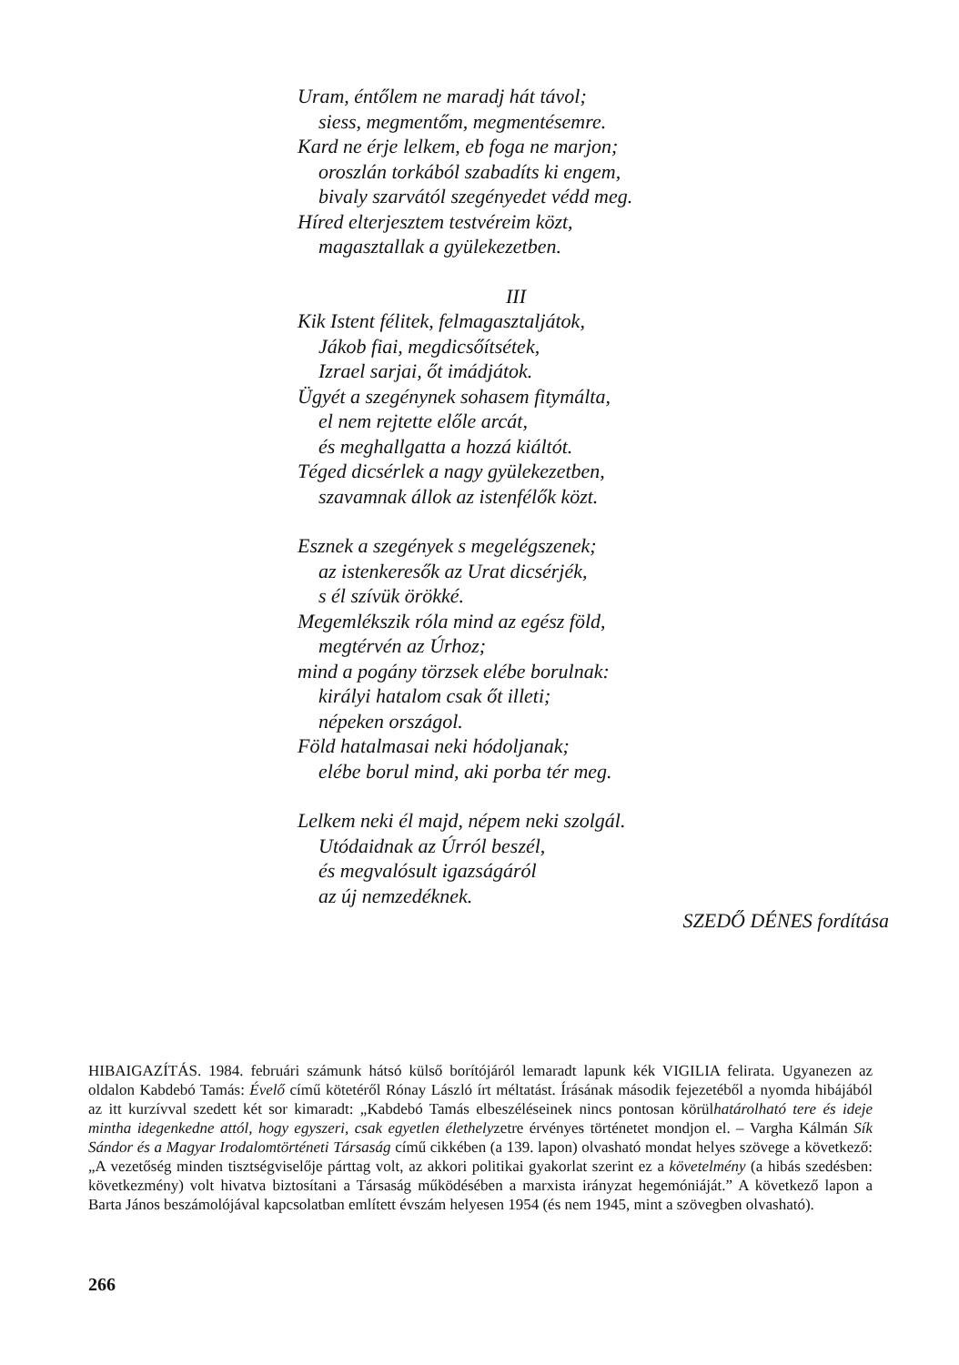Uram, éntőlem ne maradj hát távol;
siess, megmentőm, megmentésemre.
Kard ne érje lelkem, eb foga ne marjon;
oroszlán torkából szabadíts ki engem,
bivaly szarvától szegényedet védd meg.
Híred elterjesztem testvéreim közt,
magasztallak a gyülekezetben.
III
Kik Istent félitek, felmagasztaljátok,
Jákob fiai, megdicsőítsétek,
Izrael sarjai, őt imádjátok.
Ügyét a szegénynek sohasem fitymálta,
el nem rejtette előle arcát,
és meghallgatta a hozzá kiáltót.
Téged dicsérlek a nagy gyülekezetben,
szavamnak állok az istenfélők közt.
Esznek a szegények s megelégszenek;
az istenkeresők az Urat dicsérjék,
s él szívük örökké.
Megemlékszik róla mind az egész föld,
megtérvén az Úrhoz;
mind a pogány törzsek elébe borulnak:
királyi hatalom csak őt illeti;
népeken országol.
Föld hatalmasai neki hódoljanak;
elébe borul mind, aki porba tér meg.
Lelkem neki él majd, népem neki szolgál.
Utódaidnak az Úrról beszél,
és megvalósult igazságáról
az új nemzedéknek.
SZEDŐ DÉNES fordítása
HIBAIGAZÍTÁS. 1984. februári számunk hátsó külső borítójáról lemaradt lapunk kék VIGILIA felirata. Ugyanezen az oldalon Kabdebó Tamás: Évelő című kötetéről Rónay László írt méltatást. Írásának második fejezetéből a nyomda hibájából az itt kurzívval szedett két sor kimaradt: „Kabdebó Tamás elbeszéléseinek nincs pontosan körülhatárolható tere és ideje mintha idegenkedne attól, hogy egyszeri, csak egyetlen élethelyzetre érvényes történetet mondjon el. – Vargha Kálmán Sík Sándor és a Magyar Irodalomtörténeti Társaság című cikkében (a 139. lapon) olvasható mondat helyes szövege a következő: „A vezetőség minden tisztségviselője párttag volt, az akkori politikai gyakorlat szerint ez a követelmény (a hibás szedésben: következmény) volt hivatva biztosítani a Társaság működésében a marxista irányzat hegemóniáját.” A következő lapon a Barta János beszámolójával kapcsolatban említett évszám helyesen 1954 (és nem 1945, mint a szövegben olvasható).
266